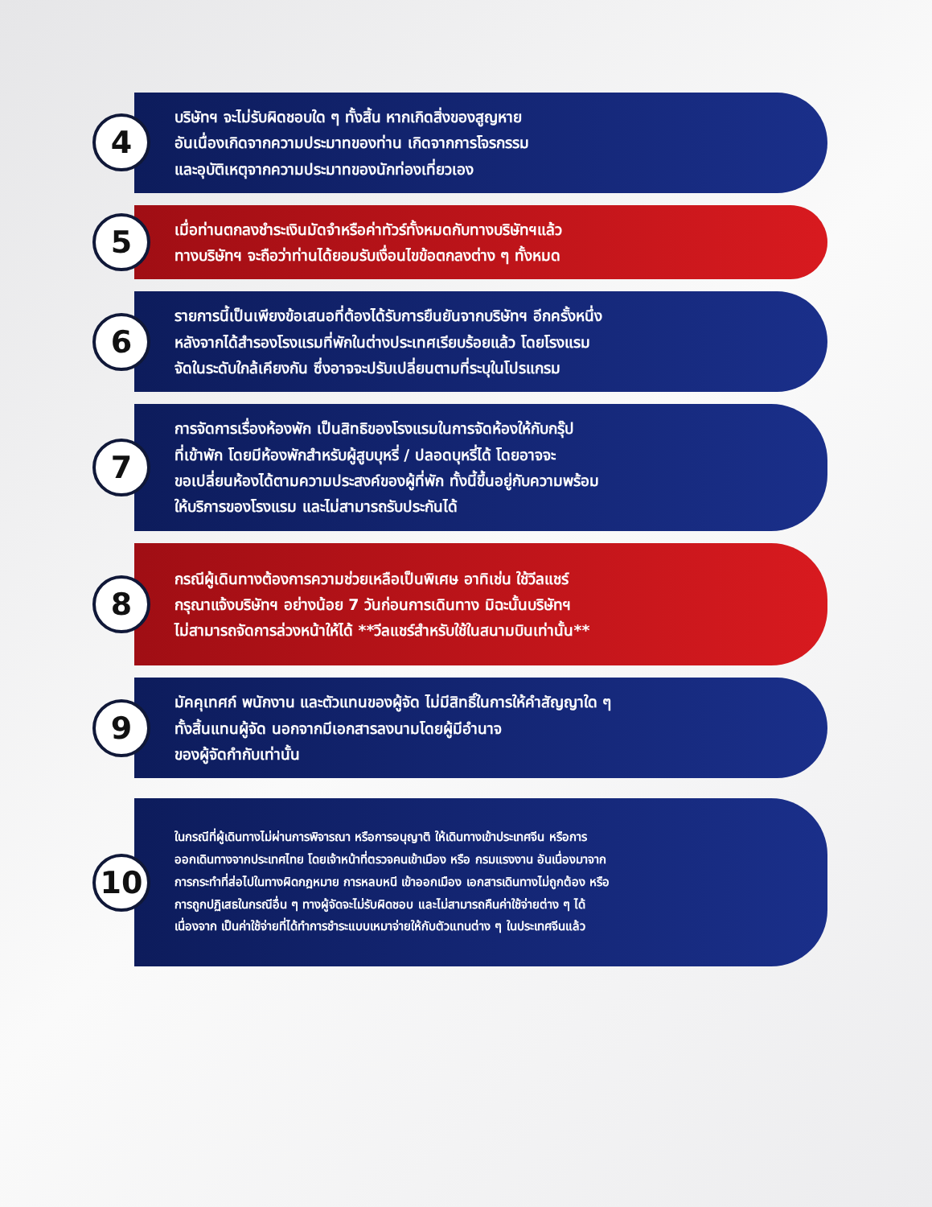4
บริษัทฯ จะไม่รับผิดชอบใด ๆ ทั้งสิ้น หากเกิดสิ่งของสูญหาย
อันเนื่องเกิดจากความประมาทของท่าน เกิดจากการโจรกรรม
และอุบัติเหตุจากความประมาทของนักท่องเที่ยวเอง
5
เมื่อท่านตกลงชำระเงินมัดจำหรือค่าทัวร์ทั้งหมดกับทางบริษัทฯแล้ว
ทางบริษัทฯ จะถือว่าท่านได้ยอมรับเงื่อนไขข้อตกลงต่าง ๆ ทั้งหมด
6
รายการนี้เป็นเพียงข้อเสนอที่ต้องได้รับการยืนยันจากบริษัทฯ อีกครั้งหนึ่ง
หลังจากได้สำรองโรงแรมที่พักในต่างประเทศเรียบร้อยแล้ว โดยโรงแรม
จัดในระดับใกล้เคียงกัน ซึ่งอาจจะปรับเปลี่ยนตามที่ระบุในโปรแกรม
7
การจัดการเรื่องห้องพัก เป็นสิทธิของโรงแรมในการจัดห้องให้กับกรุ๊ป
ที่เข้าพัก โดยมีห้องพักสำหรับผู้สูบบุหรี่ / ปลอดบุหรี่ได้ โดยอาจจะ
ขอเปลี่ยนห้องได้ตามความประสงค์ของผู้ที่พัก ทั้งนี้ขึ้นอยู่กับความพร้อม
ให้บริการของโรงแรม และไม่สามารถรับประกันได้
8
กรณีผู้เดินทางต้องการความช่วยเหลือเป็นพิเศษ อาทิเช่น ใช้วีลแชร์
กรุณาแจ้งบริษัทฯ อย่างน้อย 7 วันก่อนการเดินทาง มิฉะนั้นบริษัทฯ
ไม่สามารถจัดการล่วงหน้าให้ได้ **วีลแชร์สำหรับใช้ในสนามบินเท่านั้น**
9
มัคคุเทศก์ พนักงาน และตัวแทนของผู้จัด ไม่มีสิทธิ์ในการให้คำสัญญาใด ๆ
ทั้งสิ้นแทนผู้จัด นอกจากมีเอกสารลงนามโดยผู้มีอำนาจ
ของผู้จัดกำกับเท่านั้น
10
ในกรณีที่ผู้เดินทางไม่ผ่านการพิจารณา หรือการอนุญาติ ให้เดินทางเข้าประเทศจีน หรือการ
ออกเดินทางจากประเทศไทย โดยเจ้าหน้าที่ตรวจคนเข้าเมือง หรือ กรมแรงงาน อันเนื่องมาจาก
การกระทำที่ส่อไปในทางผิดกฎหมาย การหลบหนี เข้าออกเมือง เอกสารเดินทางไม่ถูกต้อง หรือ
การถูกปฏิเสธในกรณีอื่น ๆ ทางผู้จัดจะไม่รับผิดชอบ และไม่สามารถคืนค่าใช้จ่ายต่าง ๆ ได้
เนื่องจาก เป็นค่าใช้จ่ายที่ได้ทำการชำระแบบเหมาจ่ายให้กับตัวแทนต่าง ๆ ในประเทศจีนแล้ว